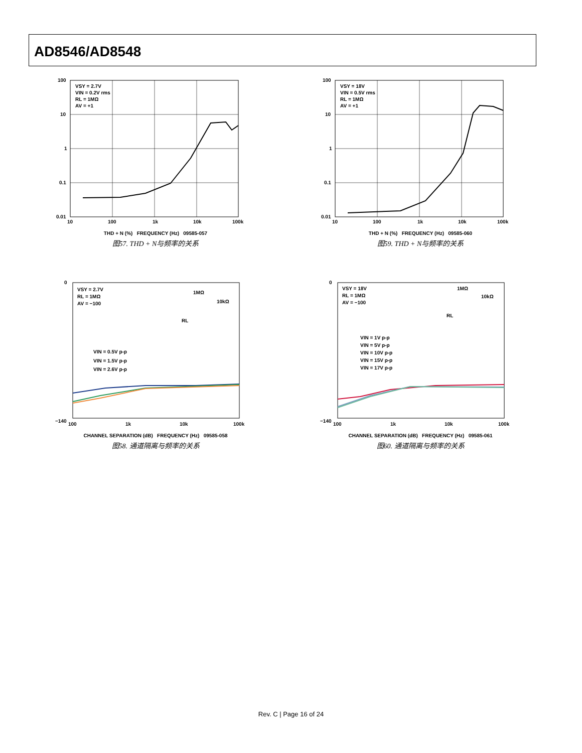AD8546/AD8548
VSY = 2.7V
VIN = 0.2V rms
RL = 1MΩ
AV = +1
100
10
1
0.1
0.01
10
100
1k
10k
100k
THD + N (%) FREQUENCY (Hz) 09585-057
图57. THD + N与频率的关系
VSY = 18V
VIN = 0.5V rms
RL = 1MΩ
AV = +1
100
10
1
0.1
0.01
10
100
1k
10k
100k
THD + N (%) FREQUENCY (Hz) 09585-060
图59. THD + N与频率的关系
VSY = 2.7V
RL = 1MΩ
AV = −100
VIN = 0.5V p-p
VIN = 1.5V p-p
VIN = 2.6V p-p
1MΩ
10kΩ
RL
0
−140
100
1k
10k
100k
CHANNEL SEPARATION (dB) FREQUENCY (Hz) 09585-058
图58. 通道隔离与频率的关系
VSY = 18V
RL = 1MΩ
AV = −100
VIN = 1V p-p
VIN = 5V p-p
VIN = 10V p-p
VIN = 15V p-p
VIN = 17V p-p
1MΩ
10kΩ
RL
0
−140
100
1k
10k
100k
CHANNEL SEPARATION (dB) FREQUENCY (Hz) 09585-061
图60. 通道隔离与频率的关系
Rev. C | Page 16 of 24